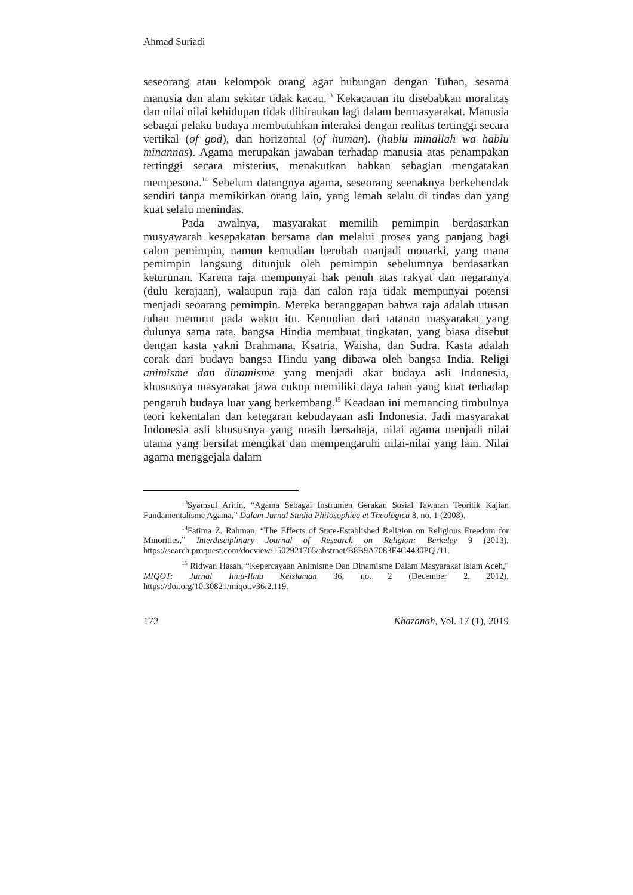Ahmad Suriadi
seseorang atau kelompok orang agar hubungan dengan Tuhan, sesama manusia dan alam sekitar tidak kacau.<sup>13</sup> Kekacauan itu disebabkan moralitas dan nilai nilai kehidupan tidak dihiraukan lagi dalam bermasyarakat. Manusia sebagai pelaku budaya membutuhkan interaksi dengan realitas tertinggi secara vertikal (of god), dan horizontal (of human). (hablu minallah wa hablu minannas). Agama merupakan jawaban terhadap manusia atas penampakan tertinggi secara misterius, menakutkan bahkan sebagian mengatakan mempesona.<sup>14</sup> Sebelum datangnya agama, seseorang seenaknya berkehendak sendiri tanpa memikirkan orang lain, yang lemah selalu di tindas dan yang kuat selalu menindas.
Pada awalnya, masyarakat memilih pemimpin berdasarkan musyawarah kesepakatan bersama dan melalui proses yang panjang bagi calon pemimpin, namun kemudian berubah manjadi monarki, yang mana pemimpin langsung ditunjuk oleh pemimpin sebelumnya berdasarkan keturunan. Karena raja mempunyai hak penuh atas rakyat dan negaranya (dulu kerajaan), walaupun raja dan calon raja tidak mempunyai potensi menjadi seoarang pemimpin. Mereka beranggapan bahwa raja adalah utusan tuhan menurut pada waktu itu. Kemudian dari tatanan masyarakat yang dulunya sama rata, bangsa Hindia membuat tingkatan, yang biasa disebut dengan kasta yakni Brahmana, Ksatria, Waisha, dan Sudra. Kasta adalah corak dari budaya bangsa Hindu yang dibawa oleh bangsa India. Religi animisme dan dinamisme yang menjadi akar budaya asli Indonesia, khususnya masyarakat jawa cukup memiliki daya tahan yang kuat terhadap pengaruh budaya luar yang berkembang.<sup>15</sup> Keadaan ini memancing timbulnya teori kekentalan dan ketegaran kebudayaan asli Indonesia. Jadi masyarakat Indonesia asli khususnya yang masih bersahaja, nilai agama menjadi nilai utama yang bersifat mengikat dan mempengaruhi nilai-nilai yang lain. Nilai agama menggejala dalam
<sup>13</sup> Syamsul Arifin, “Agama Sebagai Instrumen Gerakan Sosial Tawaran Teoritik Kajian Fundamentalisme Agama,” Dalam Jurnal Studia Philosophica et Theologica 8, no. 1 (2008).
<sup>14</sup> Fatima Z. Rahman, “The Effects of State-Established Religion on Religious Freedom for Minorities,” Interdisciplinary Journal of Research on Religion; Berkeley 9 (2013), https://search.proquest.com/docview/1502921765/abstract/B8B9A7083F4C4430PQ /11.
<sup>15</sup> Ridwan Hasan, “Kepercayaan Animisme Dan Dinamisme Dalam Masyarakat Islam Aceh,” MIQOT: Jurnal Ilmu-Ilmu Keislaman 36, no. 2 (December 2, 2012), https://doi.org/10.30821/miqot.v36i2.119.
172 Khazanah, Vol. 17 (1), 2019